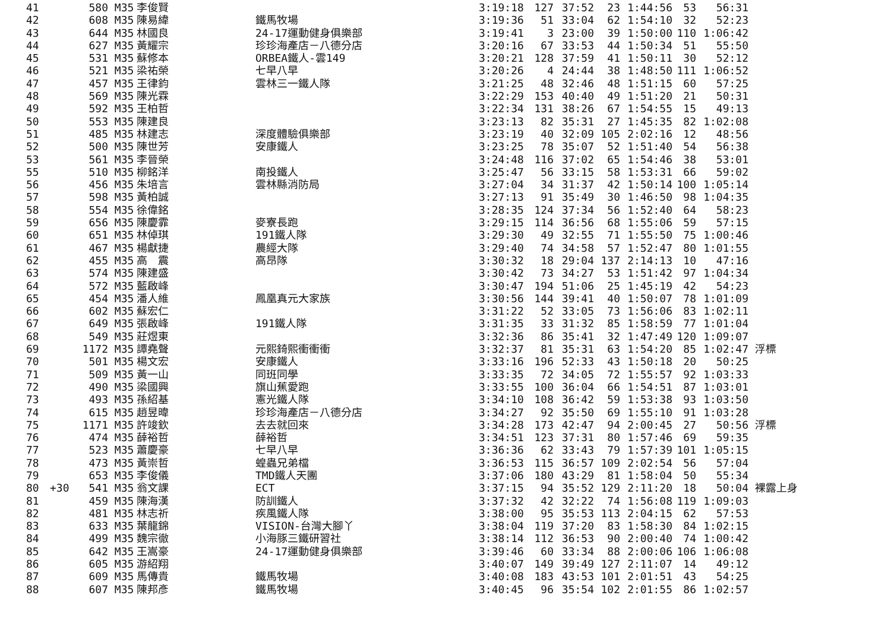| 41 | | 580 | M35 | 李俊賢 | | 3:19:18 | 127 | 37:52 | 23 | 1:44:56 | 53 | 56:31 | |
| 42 | | 608 | M35 | 陳易緯 | 鐵馬牧場 | 3:19:36 | 51 | 33:04 | 62 | 1:54:10 | 32 | 52:23 | |
| 43 | | 644 | M35 | 林國良 | 24-17運動健身俱樂部 | 3:19:41 | 3 | 23:00 | 39 | 1:50:00 | 110 | 1:06:42 | |
| 44 | | 627 | M35 | 黃耀宗 | 珍珍海產店－八德分店 | 3:20:16 | 67 | 33:53 | 44 | 1:50:34 | 51 | 55:50 | |
| 45 | | 531 | M35 | 蘇修本 | ORBEA鐵人-雲149 | 3:20:21 | 128 | 37:59 | 41 | 1:50:11 | 30 | 52:12 | |
| 46 | | 521 | M35 | 梁祐榮 | 七早八早 | 3:20:26 | 4 | 24:44 | 38 | 1:48:50 | 111 | 1:06:52 | |
| 47 | | 457 | M35 | 王律鈞 | 雲林三一鐵人隊 | 3:21:25 | 48 | 32:46 | 48 | 1:51:15 | 60 | 57:25 | |
| 48 | | 569 | M35 | 陳光霖 | | 3:22:29 | 153 | 40:40 | 49 | 1:51:20 | 21 | 50:31 | |
| 49 | | 592 | M35 | 王柏哲 | | 3:22:34 | 131 | 38:26 | 67 | 1:54:55 | 15 | 49:13 | |
| 50 | | 553 | M35 | 陳建良 | | 3:23:13 | 82 | 35:31 | 27 | 1:45:35 | 82 | 1:02:08 | |
| 51 | | 485 | M35 | 林建志 | 深度體驗俱樂部 | 3:23:19 | 40 | 32:09 | 105 | 2:02:16 | 12 | 48:56 | |
| 52 | | 500 | M35 | 陳世芳 | 安康鐵人 | 3:23:25 | 78 | 35:07 | 52 | 1:51:40 | 54 | 56:38 | |
| 53 | | 561 | M35 | 李晉榮 | | 3:24:48 | 116 | 37:02 | 65 | 1:54:46 | 38 | 53:01 | |
| 55 | | 510 | M35 | 柳銘洋 | 南投鐵人 | 3:25:47 | 56 | 33:15 | 58 | 1:53:31 | 66 | 59:02 | |
| 56 | | 456 | M35 | 朱培言 | 雲林縣消防局 | 3:27:04 | 34 | 31:37 | 42 | 1:50:14 | 100 | 1:05:14 | |
| 57 | | 598 | M35 | 黃柏誠 | | 3:27:13 | 91 | 35:49 | 30 | 1:46:50 | 98 | 1:04:35 | |
| 58 | | 554 | M35 | 徐偉銘 | | 3:28:35 | 124 | 37:34 | 56 | 1:52:40 | 64 | 58:23 | |
| 59 | | 656 | M35 | 陳慶霏 | 麥寮長跑 | 3:29:15 | 114 | 36:56 | 68 | 1:55:06 | 59 | 57:15 | |
| 60 | | 651 | M35 | 林倬琪 | 191鐵人隊 | 3:29:30 | 49 | 32:55 | 71 | 1:55:50 | 75 | 1:00:46 | |
| 61 | | 467 | M35 | 楊獻捷 | 農經大隊 | 3:29:40 | 74 | 34:58 | 57 | 1:52:47 | 80 | 1:01:55 | |
| 62 | | 455 | M35 | 高 震 | 高昂隊 | 3:30:32 | 18 | 29:04 | 137 | 2:14:13 | 10 | 47:16 | |
| 63 | | 574 | M35 | 陳建盛 | | 3:30:42 | 73 | 34:27 | 53 | 1:51:42 | 97 | 1:04:34 | |
| 64 | | 572 | M35 | 藍啟峰 | | 3:30:47 | 194 | 51:06 | 25 | 1:45:19 | 42 | 54:23 | |
| 65 | | 454 | M35 | 潘人維 | 鳳凰真元大家族 | 3:30:56 | 144 | 39:41 | 40 | 1:50:07 | 78 | 1:01:09 | |
| 66 | | 602 | M35 | 蘇宏仁 | | 3:31:22 | 52 | 33:05 | 73 | 1:56:06 | 83 | 1:02:11 | |
| 67 | | 649 | M35 | 張啟峰 | 191鐵人隊 | 3:31:35 | 33 | 31:32 | 85 | 1:58:59 | 77 | 1:01:04 | |
| 68 | | 549 | M35 | 莊煜東 | | 3:32:36 | 86 | 35:41 | 32 | 1:47:49 | 120 | 1:09:07 | |
| 69 | | 1172 | M35 | 譚堯聲 | 元熙錡熙衝衝衝 | 3:32:37 | 81 | 35:31 | 63 | 1:54:20 | 85 | 1:02:47 | 浮標 |
| 70 | | 501 | M35 | 楊文宏 | 安康鐵人 | 3:33:16 | 196 | 52:33 | 43 | 1:50:18 | 20 | 50:25 | |
| 71 | | 509 | M35 | 黃一山 | 同班同學 | 3:33:35 | 72 | 34:05 | 72 | 1:55:57 | 92 | 1:03:33 | |
| 72 | | 490 | M35 | 梁國興 | 旗山蕉愛跑 | 3:33:55 | 100 | 36:04 | 66 | 1:54:51 | 87 | 1:03:01 | |
| 73 | | 493 | M35 | 孫紹基 | 憲光鐵人隊 | 3:34:10 | 108 | 36:42 | 59 | 1:53:38 | 93 | 1:03:50 | |
| 74 | | 615 | M35 | 趙昱暐 | 珍珍海產店－八德分店 | 3:34:27 | 92 | 35:50 | 69 | 1:55:10 | 91 | 1:03:28 | |
| 75 | | 1171 | M35 | 許竣欽 | 去去就回來 | 3:34:28 | 173 | 42:47 | 94 | 2:00:45 | 27 | 50:56 | 浮標 |
| 76 | | 474 | M35 | 薛裕哲 | 薛裕哲 | 3:34:51 | 123 | 37:31 | 80 | 1:57:46 | 69 | 59:35 | |
| 77 | | 523 | M35 | 蕭慶豪 | 七早八早 | 3:36:36 | 62 | 33:43 | 79 | 1:57:39 | 101 | 1:05:15 | |
| 78 | | 473 | M35 | 黃崇哲 | 蝗蟲兄弟檔 | 3:36:53 | 115 | 36:57 | 109 | 2:02:54 | 56 | 57:04 | |
| 79 | | 653 | M35 | 李俊儀 | TMD鐵人天團 | 3:37:06 | 180 | 43:29 | 81 | 1:58:04 | 50 | 55:34 | |
| 80 | +30 | 541 | M35 | 翁文課 | ECT | 3:37:15 | 94 | 35:52 | 129 | 2:11:20 | 18 | 50:04 | 裸露上身 |
| 81 | | 459 | M35 | 陳海漢 | 防訓鐵人 | 3:37:32 | 42 | 32:22 | 74 | 1:56:08 | 119 | 1:09:03 | |
| 82 | | 481 | M35 | 林志祈 | 疾風鐵人隊 | 3:38:00 | 95 | 35:53 | 113 | 2:04:15 | 62 | 57:53 | |
| 83 | | 633 | M35 | 葉龍錦 | VISION-台灣大腳丫 | 3:38:04 | 119 | 37:20 | 83 | 1:58:30 | 84 | 1:02:15 | |
| 84 | | 499 | M35 | 魏宗徹 | 小海豚三鐵研習社 | 3:38:14 | 112 | 36:53 | 90 | 2:00:40 | 74 | 1:00:42 | |
| 85 | | 642 | M35 | 王嵩豪 | 24-17運動健身俱樂部 | 3:39:46 | 60 | 33:34 | 88 | 2:00:06 | 106 | 1:06:08 | |
| 86 | | 605 | M35 | 游紹翔 | | 3:40:07 | 149 | 39:49 | 127 | 2:11:07 | 14 | 49:12 | |
| 87 | | 609 | M35 | 馬傳貴 | 鐵馬牧場 | 3:40:08 | 183 | 43:53 | 101 | 2:01:51 | 43 | 54:25 | |
| 88 | | 607 | M35 | 陳邦彥 | 鐵馬牧場 | 3:40:45 | 96 | 35:54 | 102 | 2:01:55 | 86 | 1:02:57 | |